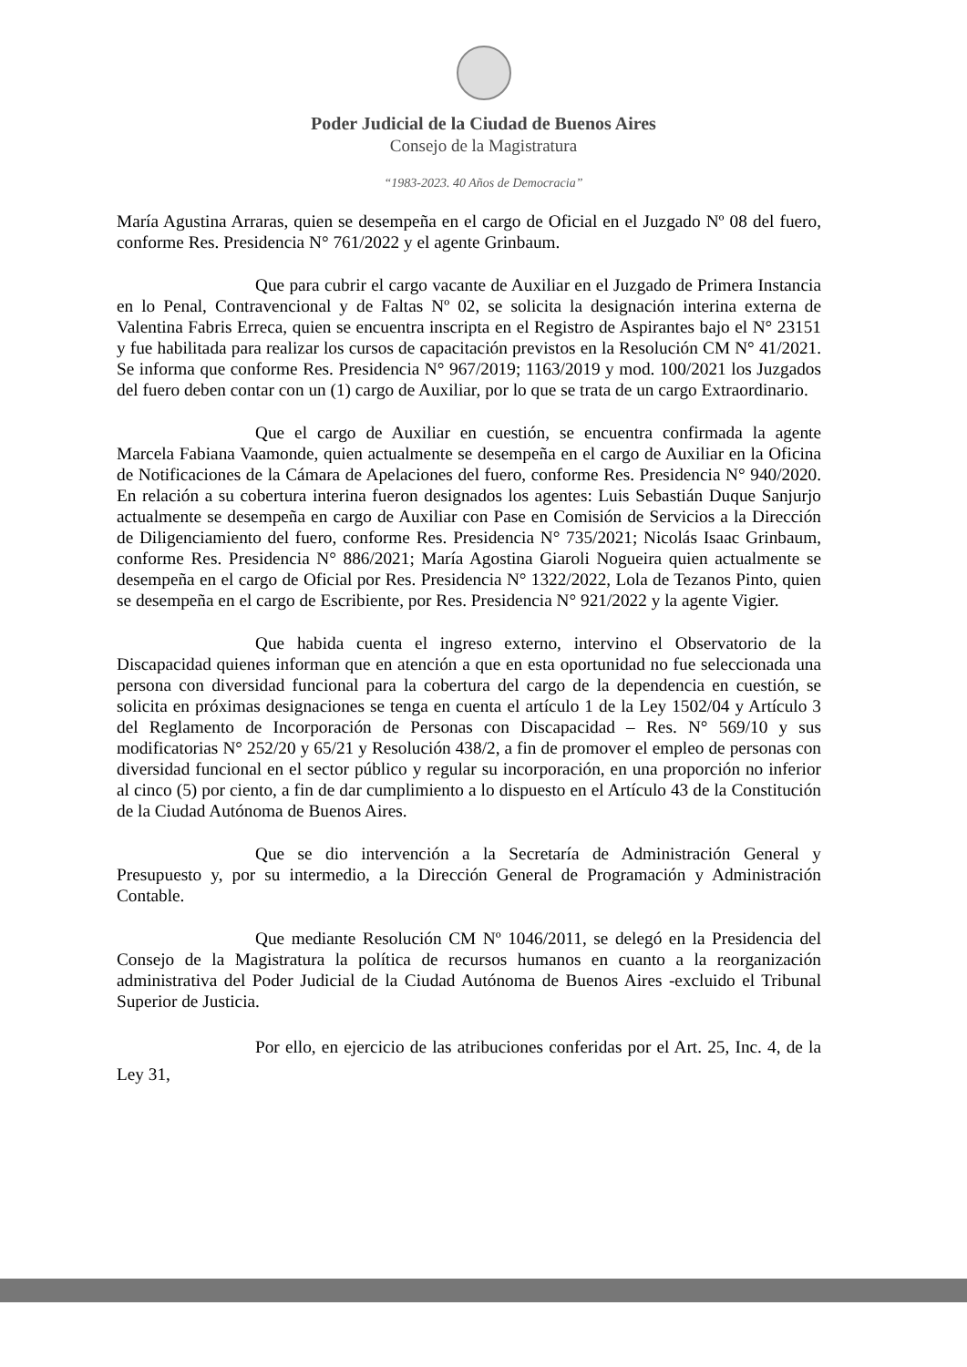Poder Judicial de la Ciudad de Buenos Aires
Consejo de la Magistratura
“1983-2023. 40 Años de Democracia”
María Agustina Arraras, quien se desempeña en el cargo de Oficial en el Juzgado Nº 08 del fuero, conforme Res. Presidencia N° 761/2022 y el agente Grinbaum.
Que para cubrir el cargo vacante de Auxiliar en el Juzgado de Primera Instancia en lo Penal, Contravencional y de Faltas Nº 02, se solicita la designación interina externa de Valentina Fabris Erreca, quien se encuentra inscripta en el Registro de Aspirantes bajo el N° 23151 y fue habilitada para realizar los cursos de capacitación previstos en la Resolución CM N° 41/2021. Se informa que conforme Res. Presidencia N° 967/2019; 1163/2019 y mod. 100/2021 los Juzgados del fuero deben contar con un (1) cargo de Auxiliar, por lo que se trata de un cargo Extraordinario.
Que el cargo de Auxiliar en cuestión, se encuentra confirmada la agente Marcela Fabiana Vaamonde, quien actualmente se desempeña en el cargo de Auxiliar en la Oficina de Notificaciones de la Cámara de Apelaciones del fuero, conforme Res. Presidencia N° 940/2020. En relación a su cobertura interina fueron designados los agentes: Luis Sebastián Duque Sanjurjo actualmente se desempeña en cargo de Auxiliar con Pase en Comisión de Servicios a la Dirección de Diligenciamiento del fuero, conforme Res. Presidencia N° 735/2021; Nicolás Isaac Grinbaum, conforme Res. Presidencia N° 886/2021; María Agostina Giaroli Nogueira quien actualmente se desempeña en el cargo de Oficial por Res. Presidencia N° 1322/2022, Lola de Tezanos Pinto, quien se desempeña en el cargo de Escribiente, por Res. Presidencia N° 921/2022 y la agente Vigier.
Que habida cuenta el ingreso externo, intervino el Observatorio de la Discapacidad quienes informan que en atención a que en esta oportunidad no fue seleccionada una persona con diversidad funcional para la cobertura del cargo de la dependencia en cuestión, se solicita en próximas designaciones se tenga en cuenta el artículo 1 de la Ley 1502/04 y Artículo 3 del Reglamento de Incorporación de Personas con Discapacidad – Res. N° 569/10 y sus modificatorias N° 252/20 y 65/21 y Resolución 438/2, a fin de promover el empleo de personas con diversidad funcional en el sector público y regular su incorporación, en una proporción no inferior al cinco (5) por ciento, a fin de dar cumplimiento a lo dispuesto en el Artículo 43 de la Constitución de la Ciudad Autónoma de Buenos Aires.
Que se dio intervención a la Secretaría de Administración General y Presupuesto y, por su intermedio, a la Dirección General de Programación y Administración Contable.
Que mediante Resolución CM Nº 1046/2011, se delegó en la Presidencia del Consejo de la Magistratura la política de recursos humanos en cuanto a la reorganización administrativa del Poder Judicial de la Ciudad Autónoma de Buenos Aires -excluido el Tribunal Superior de Justicia.
Por ello, en ejercicio de las atribuciones conferidas por el Art. 25, Inc. 4, de la Ley 31,